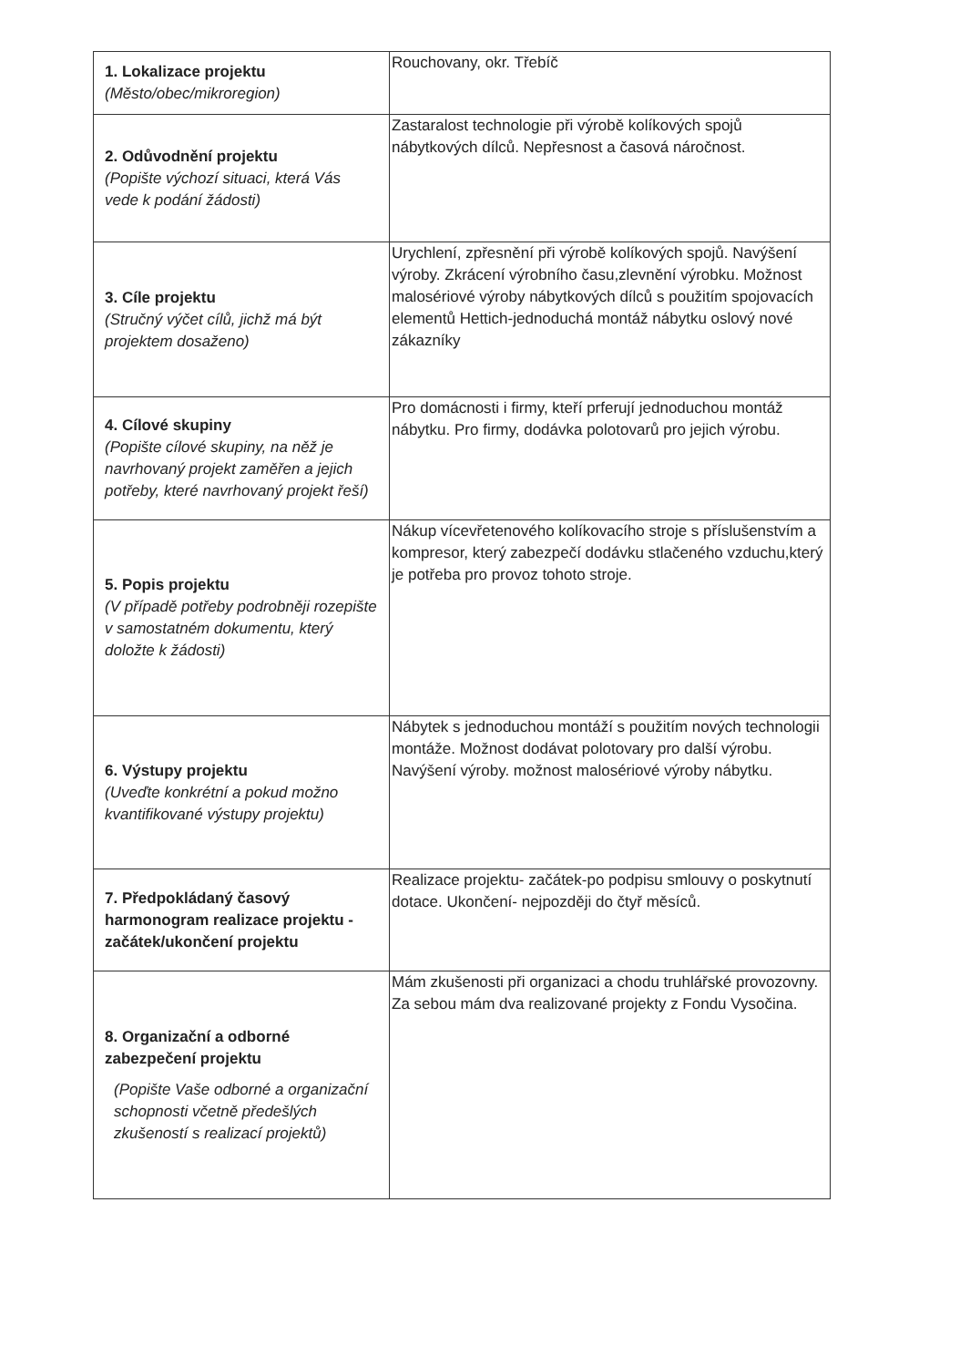| 1. Lokalizace projektu (Město/obec/mikroregion) | Rouchovany, okr. Třebíč |
| 2. Odůvodnění projektu (Popište výchozí situaci, která Vás vede k podání žádosti) | Zastaralost technologie při výrobě kolíkových spojů nábytkových dílců. Nepřesnost a časová náročnost. |
| 3. Cíle projektu (Stručný výčet cílů, jichž má být projektem dosaženo) | Urychlení, zpřesnění při výrobě kolíkových spojů. Navýšení výroby. Zkrácení výrobního času,zlevnění výrobku. Možnost malosériové výroby nábytkových dílců s použitím spojovacích elementů Hettich-jednoduchá montáž nábytku oslový nové zákazníky |
| 4. Cílové skupiny (Popište cílové skupiny, na něž je navrhovaný projekt zaměřen a jejich potřeby, které navrhovaný projekt řeší) | Pro domácnosti i firmy, kteří prferují jednoduchou montáž nábytku. Pro firmy, dodávka polotovarů pro jejich výrobu. |
| 5. Popis projektu (V případě potřeby podrobněji rozepište v samostatném dokumentu, který doložte k žádosti) | Nákup vícevřetenového kolíkovacího stroje s příslušenstvím a kompresor, který zabezpečí dodávku stlačeného vzduchu,který je potřeba pro provoz tohoto stroje. |
| 6. Výstupy projektu (Uveďte konkrétní a pokud možno kvantifikované výstupy projektu) | Nábytek s jednoduchou montáží s použitím nových technologii montáže. Možnost dodávat polotovary pro další výrobu. Navýšení výroby. možnost malosériové výroby nábytku. |
| 7. Předpokládaný časový harmonogram realizace projektu - začátek/ukončení projektu | Realizace projektu- začátek-po podpisu smlouvy o poskytnutí dotace. Ukončení- nejpozději do čtyř měsíců. |
| 8. Organizační a odborné zabezpečení projektu (Popište Vaše odborné a organizační schopnosti včetně předešlých zkušeností s realizací projektů) | Mám zkušenosti při organizaci a chodu truhlářské provozovny. Za sebou mám dva realizované projekty z Fondu Vysočina. |